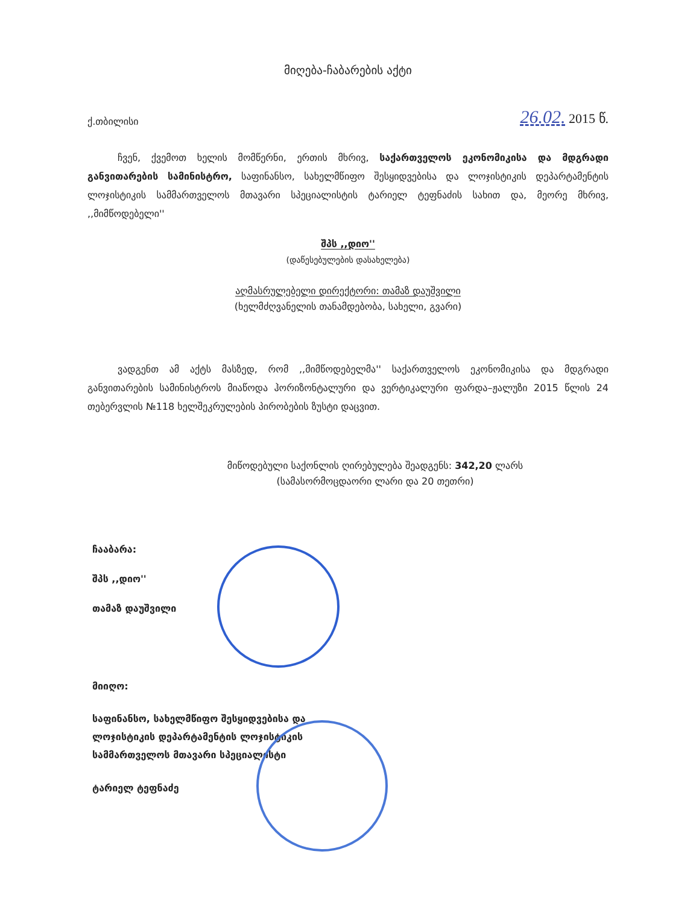მიღება-ჩაბარების აქტი
ქ.თბილისი 26.02. 2015 წ.
ჩვენ, ქვემოთ ხელის მომწერნი, ერთის მხრივ, საქართველოს ეკონომიკისა და მდგრადი განვითარების სამინისტრო, საფინანსო, სახელმწიფო შესყიდვებისა და ლოჯისტიკის დეპარტამენტის ლოჯისტიკის სამმართველოს მთავარი სპეციალისტის ტარიელ ტეფნაძის სახით და, მეორე მხრივ, ,,მიმწოდებელი''
შპს ,,დიო''
(დაწესებულების დასახელება)
აღმასრულებელი დირექტორი: თამაზ დაუშვილი
(ხელმძღვანელის თანამდებობა, სახელი, გვარი)
ვადგენთ ამ აქტს მასზედ, რომ ,,მიმწოდებელმა'' საქართველოს ეკონომიკისა და მდგრადი განვითარების სამინისტროს მიაწოდა ჰორიზონტალური და ვერტიკალური ფარდა–ჟალუზი 2015 წლის 24 თებერვლის №118 ხელშეკრულების პირობების ზუსტი დაცვით.
მიწოდებული საქონლის ღირებულება შეადგენს: 342,20 ლარს
(სამასორმოცდაორი ლარი და 20 თეთრი)
ჩააბარა:
შპს ,,დიო''
თამაზ დაუშვილი
მიიღო:
საფინანსო, სახელმწიფო შესყიდვებისა და
ლოჯისტიკის დეპარტამენტის ლოჯისტიკის
სამმართველოს მთავარი სპეციალისტი
ტარიელ ტეფნაძე